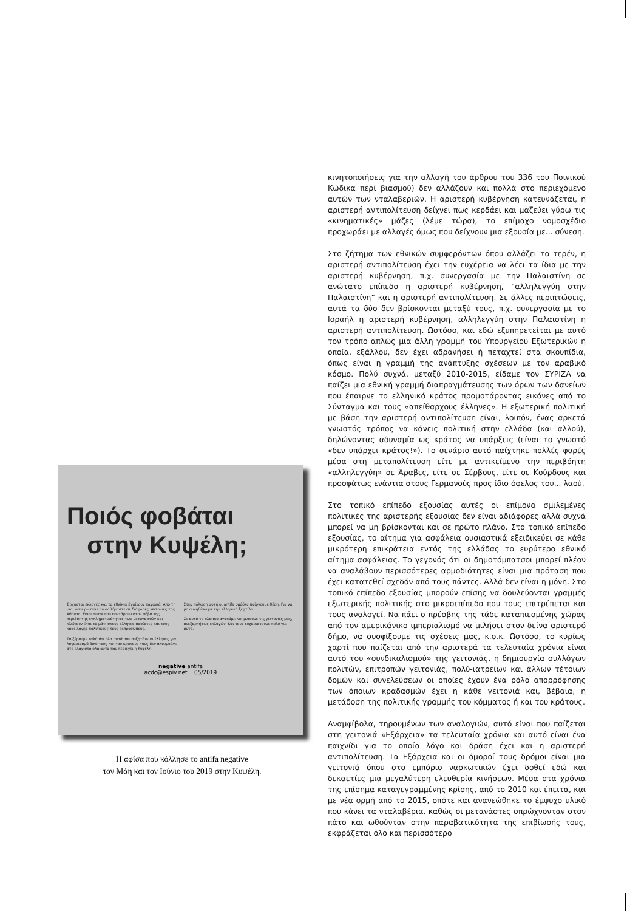Ποιός φοβάται
στην Κυψέλη;
Έρχονται εκλογές και τα εθνίκια βγαίνουν παγανιά. Από τη μια, όσοι ρωτάνε αν φοβόμαστε σε διάφορες γειτονιές της Αθήνας. Είναι αυτοί που ποντάρουν στον φόβο της περιβόητης εγκληματικότητας των μεταναστών και κλείνουν έτσι το μάτι στους έλληνες φασίστες και τους κάθε λογής πολιτικούς τους εκπροσώπους.
Το ξέρουμε καλά ότι όλα αυτά που συζητάνε οι έλληνες για λογαριασμό δικό τους και του κράτους τους δεν ακουμπάνε στο ελάχιστο όλα αυτά που περιέχει η Κυψέλη.
Στην πόλωση αυτή οι antifa ομάδες παίρνουμε θέση. Για να μη συνηθίσουμε την ελληνική ξεφτίλα.
Σε αυτό το πλαίσιο αγαπάμε και μισούμε τις γειτονιές μας, ανεξαρτήτως εκλογών. Και τους ευχαριστούμε πολύ για αυτό.
negative antifa
acdc@espiv.net 05/2019
Η αφίσα που κόλλησε το antifa negative
τον Μάη και τον Ιούνιο του 2019 στην Κυψέλη.
κινητοποιήσεις για την αλλαγή του άρθρου του 336 του Ποινικού Κώδικα περί βιασμού) δεν αλλάζουν και πολλά στο περιεχόμενο αυτών των νταλαβεριών. Η αριστερή κυβέρνηση κατευνάζεται, η αριστερή αντιπολίτευση δείχνει πως κερδάει και μαζεύει γύρω τις «κινηματικές» μάζες (λέμε τώρα), το επίμαχο νομοσχέδιο προχωράει με αλλαγές όμως που δείχνουν μια εξουσία με... σύνεση.
Στο ζήτημα των εθνικών συμφερόντων όπου αλλάζει το τερέν, η αριστερή αντιπολίτευση έχει την ευχέρεια να λέει τα ίδια με την αριστερή κυβέρνηση, π.χ. συνεργασία με την Παλαιστίνη σε ανώτατο επίπεδο η αριστερή κυβέρνηση, “αλληλεγγύη στην Παλαιστίνη” και η αριστερή αντιπολίτευση. Σε άλλες περιπτώσεις, αυτά τα δύο δεν βρίσκονται μεταξύ τους, π.χ. συνεργασία με το Ισραήλ η αριστερή κυβέρνηση, αλληλεγγύη στην Παλαιστίνη η αριστερή αντιπολίτευση. Ωστόσο, και εδώ εξυπηρετείται με αυτό τον τρόπο απλώς μια άλλη γραμμή του Υπουργείου Εξωτερικών η οποία, εξάλλου, δεν έχει αδρανήσει ή πεταχτεί στα σκουπίδια, όπως είναι η γραμμή της ανάπτυξης σχέσεων με τον αραβικό κόσμο. Πολύ συχνά, μεταξύ 2010-2015, είδαμε τον ΣΥΡΙΖΑ να παίζει μια εθνική γραμμή διαπραγμάτευσης των όρων των δανείων που έπαιρνε το ελληνικό κράτος προμοτάροντας εικόνες από το Σύνταγμα και τους «απείθαρχους έλληνες». Η εξωτερική πολιτική με βάση την αριστερή αντιπολίτευση είναι, λοιπόν, ένας αρκετά γνωστός τρόπος να κάνεις πολιτική στην ελλάδα (και αλλού), δηλώνοντας αδυναμία ως κράτος να υπάρξεις (είναι το γνωστό «δεν υπάρχει κράτος!»). Το σενάριο αυτό παίχτηκε πολλές φορές μέσα στη μεταπολίτευση είτε με αντικείμενο την περιβόητη «αλληλεγγύη» σε Άραβες, είτε σε Σέρβους, είτε σε Κούρδους και προσφάτως ενάντια στους Γερμανούς προς ίδιο όφελος του... λαού.
Στο τοπικό επίπεδο εξουσίας αυτές οι επίμονα σμιλεμένες πολιτικές της αριστερής εξουσίας δεν είναι αδιάφορες αλλά συχνά μπορεί να μη βρίσκονται και σε πρώτο πλάνο. Στο τοπικό επίπεδο εξουσίας, το αίτημα για ασφάλεια ουσιαστικά εξειδικεύει σε κάθε μικρότερη επικράτεια εντός της ελλάδας το ευρύτερο εθνικό αίτημα ασφάλειας. Το γεγονός ότι οι δημοτόμπατσοι μπορεί πλέον να αναλάβουν περισσότερες αρμοδιότητες είναι μια πρόταση που έχει κατατεθεί σχεδόν από τους πάντες. Αλλά δεν είναι η μόνη. Στο τοπικό επίπεδο εξουσίας μπορούν επίσης να δουλεύονται γραμμές εξωτερικής πολιτικής στο μικροεπίπεδο που τους επιτρέπεται και τους αναλογεί. Να πάει ο πρέσβης της τάδε καταπιεσμένης χώρας από τον αμερικάνικο ιμπεριαλισμό να μιλήσει στον δείνα αριστερό δήμο, να συσφίξουμε τις σχέσεις μας, κ.ο.κ. Ωστόσο, το κυρίως χαρτί που παίζεται από την αριστερά τα τελευταία χρόνια είναι αυτό του «συνδικαλισμού» της γειτονιάς, η δημιουργία συλλόγων πολιτών, επιτροπών γειτονιάς, πολύ-ιατρείων και άλλων τέτοιων δομών και συνελεύσεων οι οποίες έχουν ένα ρόλο απορρόφησης των όποιων κραδασμών έχει η κάθε γειτονιά και, βέβαια, η μετάδοση της πολιτικής γραμμής του κόμματος ή και του κράτους.
Αναμφίβολα, τηρουμένων των αναλογιών, αυτό είναι που παίζεται στη γειτονιά «Εξάρχεια» τα τελευταία χρόνια και αυτό είναι ένα παιχνίδι για το οποίο λόγο και δράση έχει και η αριστερή αντιπολίτευση. Τα Εξάρχεια και οι όμοροί τους δρόμοι είναι μια γειτονιά όπου στο εμπόριο ναρκωτικών έχει δοθεί εδώ και δεκαετίες μια μεγαλύτερη ελευθερία κινήσεων. Μέσα στα χρόνια της επίσημα καταγεγραμμένης κρίσης, από το 2010 και έπειτα, και με νέα ορμή από το 2015, οπότε και ανανεώθηκε το έμψυχο υλικό που κάνει τα νταλαβέρια, καθώς οι μετανάστες σπρώχνονταν στον πάτο και ωθούνταν στην παραβατικότητα της επιβίωσής τους, εκφράζεται όλο και περισσότερο